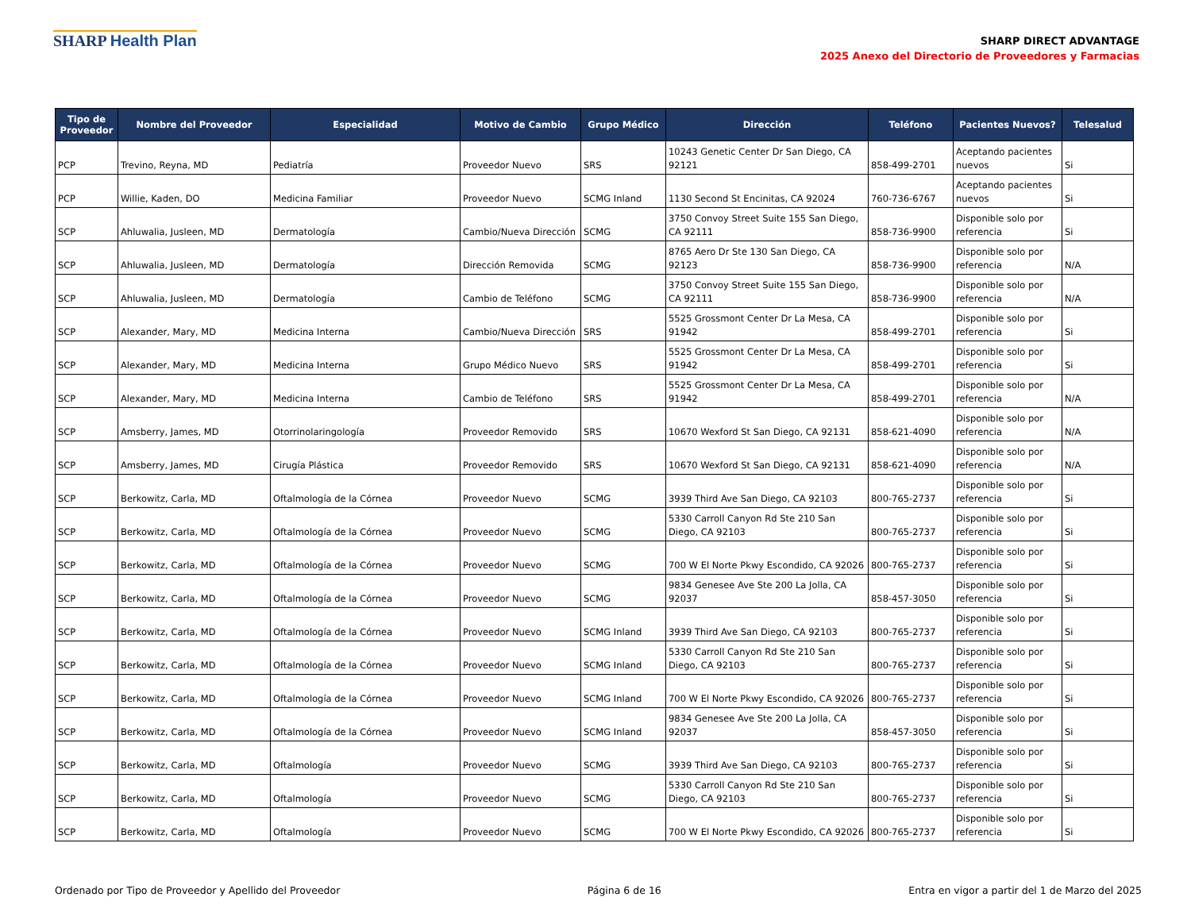SHARP Health Plan
SHARP DIRECT ADVANTAGE
2025 Anexo del Directorio de Proveedores y Farmacias
| Tipo de Proveedor | Nombre del Proveedor | Especialidad | Motivo de Cambio | Grupo Médico | Dirección | Teléfono | Pacientes Nuevos? | Telesalud |
| --- | --- | --- | --- | --- | --- | --- | --- | --- |
| PCP | Trevino, Reyna, MD | Pediatría | Proveedor Nuevo | SRS | 10243 Genetic Center Dr San Diego, CA 92121 | 858-499-2701 | Aceptando pacientes nuevos | Si |
| PCP | Willie, Kaden, DO | Medicina Familiar | Proveedor Nuevo | SCMG Inland | 1130 Second St Encinitas, CA 92024 | 760-736-6767 | Aceptando pacientes nuevos | Si |
| SCP | Ahluwalia, Jusleen, MD | Dermatología | Cambio/Nueva Dirección | SCMG | 3750 Convoy Street Suite 155 San Diego, CA 92111 | 858-736-9900 | Disponible solo por referencia | Si |
| SCP | Ahluwalia, Jusleen, MD | Dermatología | Dirección Removida | SCMG | 8765 Aero Dr Ste 130 San Diego, CA 92123 | 858-736-9900 | Disponible solo por referencia | N/A |
| SCP | Ahluwalia, Jusleen, MD | Dermatología | Cambio de Teléfono | SCMG | 3750 Convoy Street Suite 155 San Diego, CA 92111 | 858-736-9900 | Disponible solo por referencia | N/A |
| SCP | Alexander, Mary, MD | Medicina Interna | Cambio/Nueva Dirección | SRS | 5525 Grossmont Center Dr La Mesa, CA 91942 | 858-499-2701 | Disponible solo por referencia | Si |
| SCP | Alexander, Mary, MD | Medicina Interna | Grupo Médico Nuevo | SRS | 5525 Grossmont Center Dr La Mesa, CA 91942 | 858-499-2701 | Disponible solo por referencia | Si |
| SCP | Alexander, Mary, MD | Medicina Interna | Cambio de Teléfono | SRS | 5525 Grossmont Center Dr La Mesa, CA 91942 | 858-499-2701 | Disponible solo por referencia | N/A |
| SCP | Amsberry, James, MD | Otorrinolaringología | Proveedor Removido | SRS | 10670 Wexford St San Diego, CA 92131 | 858-621-4090 | Disponible solo por referencia | N/A |
| SCP | Amsberry, James, MD | Cirugía Plástica | Proveedor Removido | SRS | 10670 Wexford St San Diego, CA 92131 | 858-621-4090 | Disponible solo por referencia | N/A |
| SCP | Berkowitz, Carla, MD | Oftalmología de la Córnea | Proveedor Nuevo | SCMG | 3939 Third Ave San Diego, CA 92103 | 800-765-2737 | Disponible solo por referencia | Si |
| SCP | Berkowitz, Carla, MD | Oftalmología de la Córnea | Proveedor Nuevo | SCMG | 5330 Carroll Canyon Rd Ste 210 San Diego, CA 92103 | 800-765-2737 | Disponible solo por referencia | Si |
| SCP | Berkowitz, Carla, MD | Oftalmología de la Córnea | Proveedor Nuevo | SCMG | 700 W El Norte Pkwy Escondido, CA 92026 | 800-765-2737 | Disponible solo por referencia | Si |
| SCP | Berkowitz, Carla, MD | Oftalmología de la Córnea | Proveedor Nuevo | SCMG | 9834 Genesee Ave Ste 200 La Jolla, CA 92037 | 858-457-3050 | Disponible solo por referencia | Si |
| SCP | Berkowitz, Carla, MD | Oftalmología de la Córnea | Proveedor Nuevo | SCMG Inland | 3939 Third Ave San Diego, CA 92103 | 800-765-2737 | Disponible solo por referencia | Si |
| SCP | Berkowitz, Carla, MD | Oftalmología de la Córnea | Proveedor Nuevo | SCMG Inland | 5330 Carroll Canyon Rd Ste 210 San Diego, CA 92103 | 800-765-2737 | Disponible solo por referencia | Si |
| SCP | Berkowitz, Carla, MD | Oftalmología de la Córnea | Proveedor Nuevo | SCMG Inland | 700 W El Norte Pkwy Escondido, CA 92026 | 800-765-2737 | Disponible solo por referencia | Si |
| SCP | Berkowitz, Carla, MD | Oftalmología de la Córnea | Proveedor Nuevo | SCMG Inland | 9834 Genesee Ave Ste 200 La Jolla, CA 92037 | 858-457-3050 | Disponible solo por referencia | Si |
| SCP | Berkowitz, Carla, MD | Oftalmología | Proveedor Nuevo | SCMG | 3939 Third Ave San Diego, CA 92103 | 800-765-2737 | Disponible solo por referencia | Si |
| SCP | Berkowitz, Carla, MD | Oftalmología | Proveedor Nuevo | SCMG | 5330 Carroll Canyon Rd Ste 210 San Diego, CA 92103 | 800-765-2737 | Disponible solo por referencia | Si |
| SCP | Berkowitz, Carla, MD | Oftalmología | Proveedor Nuevo | SCMG | 700 W El Norte Pkwy Escondido, CA 92026 | 800-765-2737 | Disponible solo por referencia | Si |
Ordenado por Tipo de Proveedor y Apellido del Proveedor Página 6 de 16 Entra en vigor a partir del 1 de Marzo del 2025